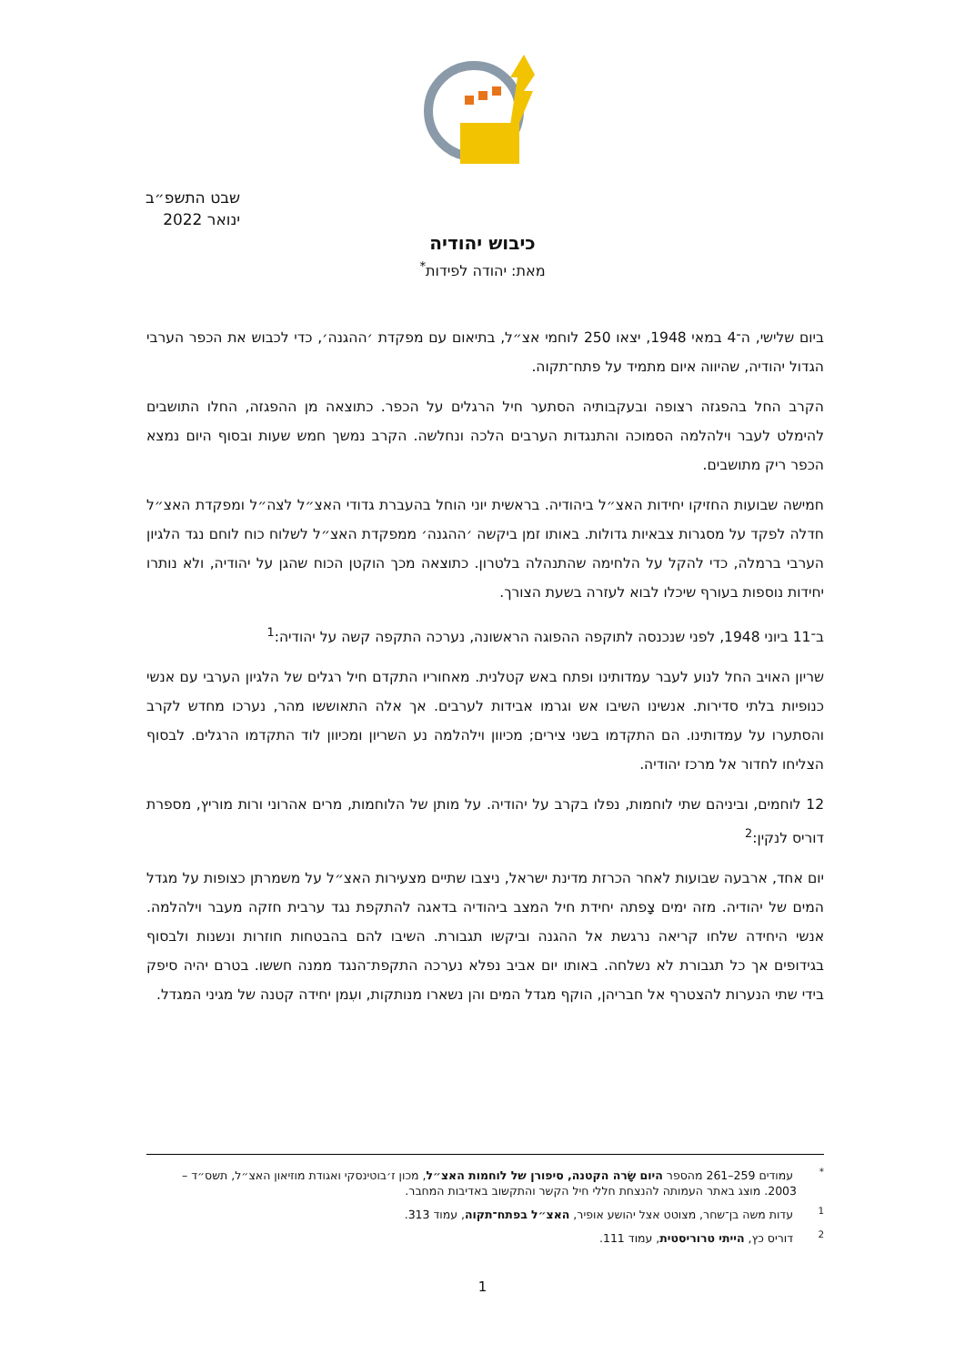שבט התשפ״ב
ינואר 2022
כיבוש יהודיה
מאת: יהודה לפידות<sup>*</sup>
ביום שלישי, ה־4 במאי 1948, יצאו 250 לוחמי אצ״ל, בתיאום עם מפקדת ׳ההגנה׳, כדי לכבוש את הכפר הערבי הגדול יהודיה, שהיווה איום מתמיד על פתח־תקוה.
הקרב החל בהפגזה רצופה ובעקבותיה הסתער חיל הרגלים על הכפר. כתוצאה מן ההפגזה, החלו התושבים להימלט לעבר וילהלמה הסמוכה והתנגדות הערבים הלכה ונחלשה. הקרב נמשך חמש שעות ובסוף היום נמצא הכפר ריק מתושבים.
חמישה שבועות החזיקו יחידות האצ״ל ביהודיה. בראשית יוני הוחל בהעברת גדודי האצ״ל לצה״ל ומפקדת האצ״ל חדלה לפקד על מסגרות צבאיות גדולות. באותו זמן ביקשה ׳ההגנה׳ ממפקדת האצ״ל לשלוח כוח לוחם נגד הלגיון הערבי ברמלה, כדי להקל על הלחימה שהתנהלה בלטרון. כתוצאה מכך הוקטן הכוח שהגן על יהודיה, ולא נותרו יחידות נוספות בעורף שיכלו לבוא לעזרה בשעת הצורך.
ב־11 ביוני 1948, לפני שנכנסה לתוקפה ההפוגה הראשונה, נערכה התקפה קשה על יהודיה:<sup>1</sup>
שריון האויב החל לנוע לעבר עמדותינו ופתח באש קטלנית. מאחוריו התקדם חיל רגלים של הלגיון הערבי עם אנשי כנופיות בלתי סדירות. אנשינו השיבו אש וגרמו אבידות לערבים. אך אלה התאוששו מהר, נערכו מחדש לקרב והסתערו על עמדותינו. הם התקדמו בשני צירים; מכיוון וילהלמה נע השריון ומכיוון לוד התקדמו הרגלים. לבסוף הצליחו לחדור אל מרכז יהודיה.
12 לוחמים, וביניהם שתי לוחמות, נפלו בקרב על יהודיה. על מותן של הלוחמות, מרים אהרוני ורות מוריץ, מספרת דוריס לנקין:<sup>2</sup>
יום אחד, ארבעה שבועות לאחר הכרזת מדינת ישראל, ניצבו שתיים מצעירות האצ״ל על משמרתן כצופות על מגדל המים של יהודיה. מזה ימים צָפתה יחידת חיל המצב ביהודיה בדאגה להתקפת נגד ערבית חזקה מעבר וילהלמה. אנשי היחידה שלחו קריאה נרגשת אל ההגנה וביקשו תגבורת. השיבו להם בהבטחות חוזרות ונשנות ולבסוף בגידופים אך כל תגבורת לא נשלחה. באותו יום אביב נפלא נערכה התקפת־הנגד ממנה חששו. בטרם יהיה סיפק בידי שתי הנערות להצטרף אל חבריהן, הוקף מגדל המים והן נשארו מנותקות, ועִמן יחידה קטנה של מגיני המגדל.
<sup>*</sup> עמודים 259–261 מהספר היום שָׂרה הקטנה, סיפורן של לוחמות האצ״ל, מכון ז׳בוטינסקי ואגודת מוזיאון האצ״ל, תשס״ד – 2003. מוצג באתר העמותה להנצחת חללי חיל הקשר והתקשוב באדיבות המחבר.
<sup>1</sup> עדות משה בן־שחר, מצוטט אצל יהושע אופיר, האצ״ל בפתח־תקוה, עמוד 313.
<sup>2</sup> דוריס כץ, הייתי טרוריסטית, עמוד 111.
1